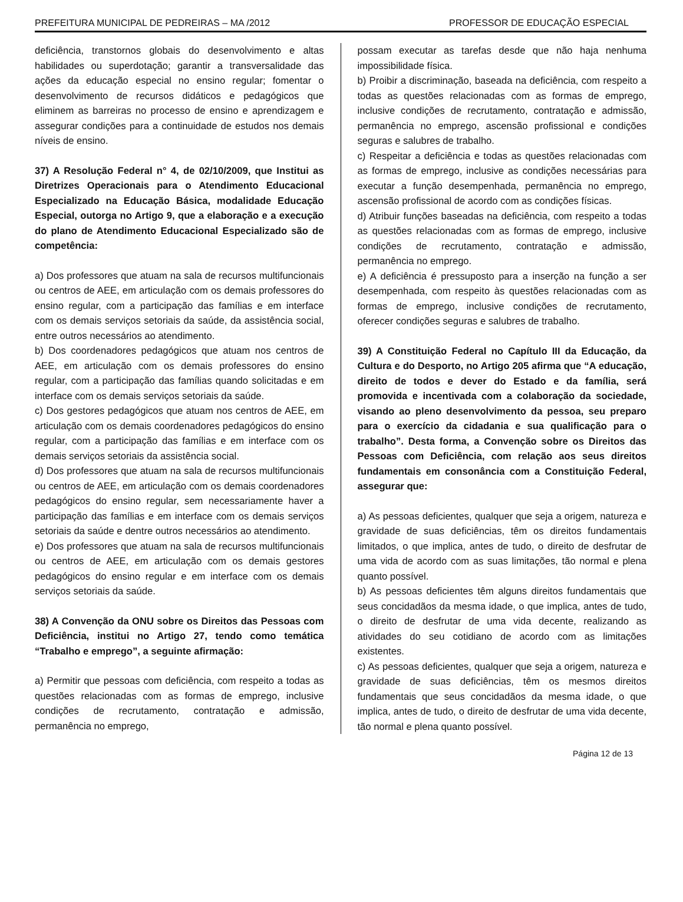PREFEITURA MUNICIPAL DE PEDREIRAS – MA /2012 PROFESSOR DE EDUCAÇÃO ESPECIAL
deficiência, transtornos globais do desenvolvimento e altas habilidades ou superdotação; garantir a transversalidade das ações da educação especial no ensino regular; fomentar o desenvolvimento de recursos didáticos e pedagógicos que eliminem as barreiras no processo de ensino e aprendizagem e assegurar condições para a continuidade de estudos nos demais níveis de ensino.
37) A Resolução Federal n° 4, de 02/10/2009, que Institui as Diretrizes Operacionais para o Atendimento Educacional Especializado na Educação Básica, modalidade Educação Especial, outorga no Artigo 9, que a elaboração e a execução do plano de Atendimento Educacional Especializado são de competência:
a) Dos professores que atuam na sala de recursos multifuncionais ou centros de AEE, em articulação com os demais professores do ensino regular, com a participação das famílias e em interface com os demais serviços setoriais da saúde, da assistência social, entre outros necessários ao atendimento.
b) Dos coordenadores pedagógicos que atuam nos centros de AEE, em articulação com os demais professores do ensino regular, com a participação das famílias quando solicitadas e em interface com os demais serviços setoriais da saúde.
c) Dos gestores pedagógicos que atuam nos centros de AEE, em articulação com os demais coordenadores pedagógicos do ensino regular, com a participação das famílias e em interface com os demais serviços setoriais da assistência social.
d) Dos professores que atuam na sala de recursos multifuncionais ou centros de AEE, em articulação com os demais coordenadores pedagógicos do ensino regular, sem necessariamente haver a participação das famílias e em interface com os demais serviços setoriais da saúde e dentre outros necessários ao atendimento.
e) Dos professores que atuam na sala de recursos multifuncionais ou centros de AEE, em articulação com os demais gestores pedagógicos do ensino regular e em interface com os demais serviços setoriais da saúde.
38) A Convenção da ONU sobre os Direitos das Pessoas com Deficiência, institui no Artigo 27, tendo como temática “Trabalho e emprego”, a seguinte afirmação:
a) Permitir que pessoas com deficiência, com respeito a todas as questões relacionadas com as formas de emprego, inclusive condições de recrutamento, contratação e admissão, permanência no emprego,
possam executar as tarefas desde que não haja nenhuma impossibilidade física.
b) Proibir a discriminação, baseada na deficiência, com respeito a todas as questões relacionadas com as formas de emprego, inclusive condições de recrutamento, contratação e admissão, permanência no emprego, ascensão profissional e condições seguras e salubres de trabalho.
c) Respeitar a deficiência e todas as questões relacionadas com as formas de emprego, inclusive as condições necessárias para executar a função desempenhada, permanência no emprego, ascensão profissional de acordo com as condições físicas.
d) Atribuir funções baseadas na deficiência, com respeito a todas as questões relacionadas com as formas de emprego, inclusive condições de recrutamento, contratação e admissão, permanência no emprego.
e) A deficiência é pressuposto para a inserção na função a ser desempenhada, com respeito às questões relacionadas com as formas de emprego, inclusive condições de recrutamento, oferecer condições seguras e salubres de trabalho.
39) A Constituição Federal no Capítulo III da Educação, da Cultura e do Desporto, no Artigo 205 afirma que “A educação, direito de todos e dever do Estado e da família, será promovida e incentivada com a colaboração da sociedade, visando ao pleno desenvolvimento da pessoa, seu preparo para o exercício da cidadania e sua qualificação para o trabalho”. Desta forma, a Convenção sobre os Direitos das Pessoas com Deficiência, com relação aos seus direitos fundamentais em consonância com a Constituição Federal, assegurar que:
a) As pessoas deficientes, qualquer que seja a origem, natureza e gravidade de suas deficiências, têm os direitos fundamentais limitados, o que implica, antes de tudo, o direito de desfrutar de uma vida de acordo com as suas limitações, tão normal e plena quanto possível.
b) As pessoas deficientes têm alguns direitos fundamentais que seus concidadãos da mesma idade, o que implica, antes de tudo, o direito de desfrutar de uma vida decente, realizando as atividades do seu cotidiano de acordo com as limitações existentes.
c) As pessoas deficientes, qualquer que seja a origem, natureza e gravidade de suas deficiências, têm os mesmos direitos fundamentais que seus concidadãos da mesma idade, o que implica, antes de tudo, o direito de desfrutar de uma vida decente, tão normal e plena quanto possível.
Página 12 de 13